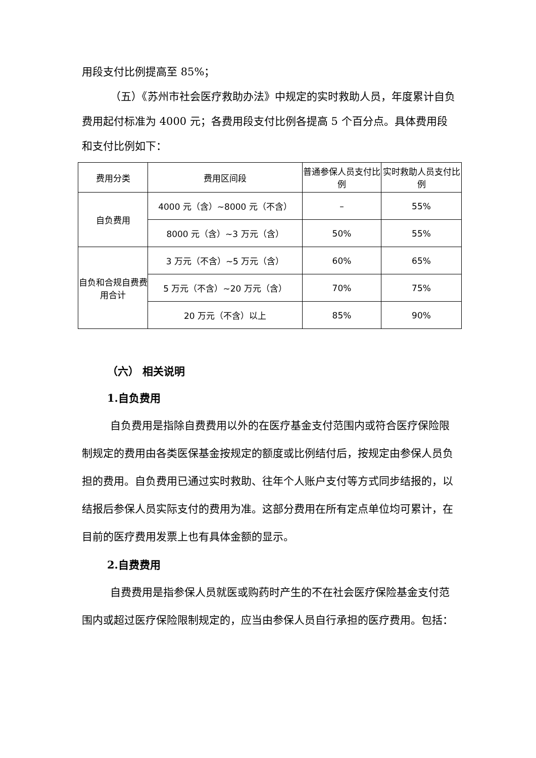用段支付比例提高至 85%；
（五）《苏州市社会医疗救助办法》中规定的实时救助人员，年度累计自负费用起付标准为 4000 元；各费用段支付比例各提高 5 个百分点。具体费用段和支付比例如下：
| 费用分类 | 费用区间段 | 普通参保人员支付比例 | 实时救助人员支付比例 |
| 自负费用 | 4000 元（含）~8000 元（不含） | – | 55% |
| | 8000 元（含）~3 万元（含） | 50% | 55% |
| 自负和合规自费费用合计 | 3 万元（不含）~5 万元（含） | 60% | 65% |
| | 5 万元（不含）~20 万元（含） | 70% | 75% |
| | 20 万元（不含）以上 | 85% | 90% |
（六） 相关说明
1.自负费用
自负费用是指除自费费用以外的在医疗基金支付范围内或符合医疗保险限制规定的费用由各类医保基金按规定的额度或比例结付后，按规定由参保人员负担的费用。自负费用已通过实时救助、往年个人账户支付等方式同步结报的，以结报后参保人员实际支付的费用为准。这部分费用在所有定点单位均可累计，在目前的医疗费用发票上也有具体金额的显示。
2.自费费用
自费费用是指参保人员就医或购药时产生的不在社会医疗保险基金支付范围内或超过医疗保险限制规定的，应当由参保人员自行承担的医疗费用。包括：